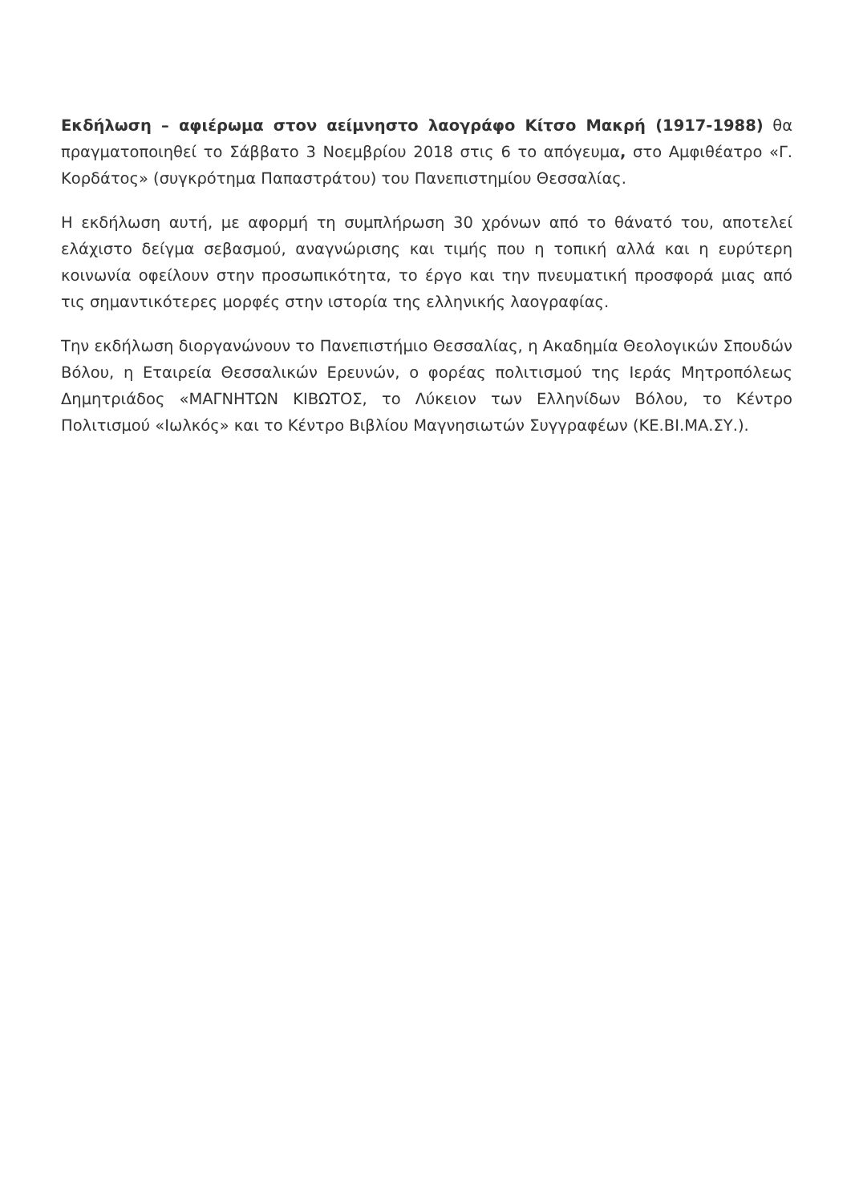Εκδήλωση – αφιέρωμα στον αείμνηστο λαογράφο Κίτσο Μακρή (1917-1988) θα πραγματοποιηθεί το Σάββατο 3 Νοεμβρίου 2018 στις 6 το απόγευμα, στο Αμφιθέατρο «Γ. Κορδάτος» (συγκρότημα Παπαστράτου) του Πανεπιστημίου Θεσσαλίας.
Η εκδήλωση αυτή, με αφορμή τη συμπλήρωση 30 χρόνων από το θάνατό του, αποτελεί ελάχιστο δείγμα σεβασμού, αναγνώρισης και τιμής που η τοπική αλλά και η ευρύτερη κοινωνία οφείλουν στην προσωπικότητα, το έργο και την πνευματική προσφορά μιας από τις σημαντικότερες μορφές στην ιστορία της ελληνικής λαογραφίας.
Την εκδήλωση διοργανώνουν το Πανεπιστήμιο Θεσσαλίας, η Ακαδημία Θεολογικών Σπουδών Βόλου, η Εταιρεία Θεσσαλικών Ερευνών, ο φορέας πολιτισμού της Ιεράς Μητροπόλεως Δημητριάδος «ΜΑΓΝΗΤΩΝ ΚΙΒΩΤΟΣ, το Λύκειον των Ελληνίδων Βόλου, το Κέντρο Πολιτισμού «Ιωλκός» και το Κέντρο Βιβλίου Μαγνησιωτών Συγγραφέων (ΚΕ.ΒΙ.ΜΑ.ΣΥ.).